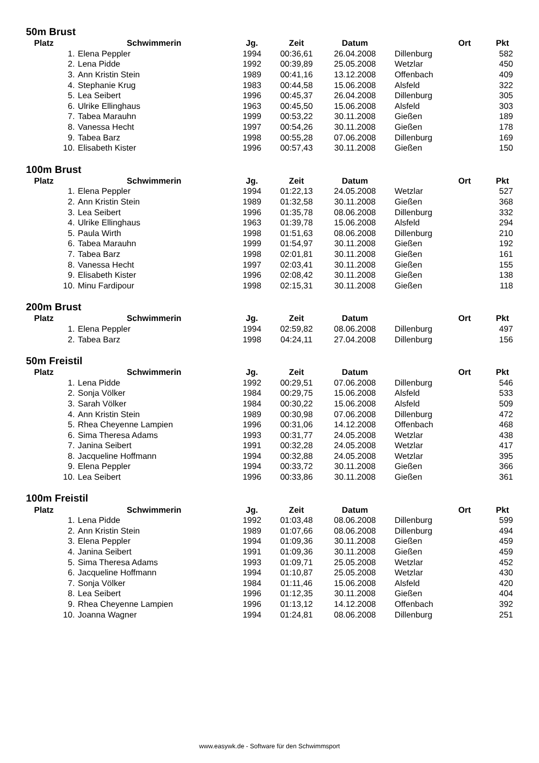50m Brust
| Platz | Schwimmerin | Jg. | Zeit | Datum | Ort | Pkt |
| --- | --- | --- | --- | --- | --- | --- |
| 1. | Elena Peppler | 1994 | 00:36,61 | 26.04.2008 | Dillenburg | 582 |
| 2. | Lena Pidde | 1992 | 00:39,89 | 25.05.2008 | Wetzlar | 450 |
| 3. | Ann Kristin Stein | 1989 | 00:41,16 | 13.12.2008 | Offenbach | 409 |
| 4. | Stephanie Krug | 1983 | 00:44,58 | 15.06.2008 | Alsfeld | 322 |
| 5. | Lea Seibert | 1996 | 00:45,37 | 26.04.2008 | Dillenburg | 305 |
| 6. | Ulrike Ellinghaus | 1963 | 00:45,50 | 15.06.2008 | Alsfeld | 303 |
| 7. | Tabea Marauhn | 1999 | 00:53,22 | 30.11.2008 | Gießen | 189 |
| 8. | Vanessa Hecht | 1997 | 00:54,26 | 30.11.2008 | Gießen | 178 |
| 9. | Tabea Barz | 1998 | 00:55,28 | 07.06.2008 | Dillenburg | 169 |
| 10. | Elisabeth Kister | 1996 | 00:57,43 | 30.11.2008 | Gießen | 150 |
100m Brust
| Platz | Schwimmerin | Jg. | Zeit | Datum | Ort | Pkt |
| --- | --- | --- | --- | --- | --- | --- |
| 1. | Elena Peppler | 1994 | 01:22,13 | 24.05.2008 | Wetzlar | 527 |
| 2. | Ann Kristin Stein | 1989 | 01:32,58 | 30.11.2008 | Gießen | 368 |
| 3. | Lea Seibert | 1996 | 01:35,78 | 08.06.2008 | Dillenburg | 332 |
| 4. | Ulrike Ellinghaus | 1963 | 01:39,78 | 15.06.2008 | Alsfeld | 294 |
| 5. | Paula Wirth | 1998 | 01:51,63 | 08.06.2008 | Dillenburg | 210 |
| 6. | Tabea Marauhn | 1999 | 01:54,97 | 30.11.2008 | Gießen | 192 |
| 7. | Tabea Barz | 1998 | 02:01,81 | 30.11.2008 | Gießen | 161 |
| 8. | Vanessa Hecht | 1997 | 02:03,41 | 30.11.2008 | Gießen | 155 |
| 9. | Elisabeth Kister | 1996 | 02:08,42 | 30.11.2008 | Gießen | 138 |
| 10. | Minu Fardipour | 1998 | 02:15,31 | 30.11.2008 | Gießen | 118 |
200m Brust
| Platz | Schwimmerin | Jg. | Zeit | Datum | Ort | Pkt |
| --- | --- | --- | --- | --- | --- | --- |
| 1. | Elena Peppler | 1994 | 02:59,82 | 08.06.2008 | Dillenburg | 497 |
| 2. | Tabea Barz | 1998 | 04:24,11 | 27.04.2008 | Dillenburg | 156 |
50m Freistil
| Platz | Schwimmerin | Jg. | Zeit | Datum | Ort | Pkt |
| --- | --- | --- | --- | --- | --- | --- |
| 1. | Lena Pidde | 1992 | 00:29,51 | 07.06.2008 | Dillenburg | 546 |
| 2. | Sonja Völker | 1984 | 00:29,75 | 15.06.2008 | Alsfeld | 533 |
| 3. | Sarah Völker | 1984 | 00:30,22 | 15.06.2008 | Alsfeld | 509 |
| 4. | Ann Kristin Stein | 1989 | 00:30,98 | 07.06.2008 | Dillenburg | 472 |
| 5. | Rhea Cheyenne Lampien | 1996 | 00:31,06 | 14.12.2008 | Offenbach | 468 |
| 6. | Sima Theresa Adams | 1993 | 00:31,77 | 24.05.2008 | Wetzlar | 438 |
| 7. | Janina Seibert | 1991 | 00:32,28 | 24.05.2008 | Wetzlar | 417 |
| 8. | Jacqueline Hoffmann | 1994 | 00:32,88 | 24.05.2008 | Wetzlar | 395 |
| 9. | Elena Peppler | 1994 | 00:33,72 | 30.11.2008 | Gießen | 366 |
| 10. | Lea Seibert | 1996 | 00:33,86 | 30.11.2008 | Gießen | 361 |
100m Freistil
| Platz | Schwimmerin | Jg. | Zeit | Datum | Ort | Pkt |
| --- | --- | --- | --- | --- | --- | --- |
| 1. | Lena Pidde | 1992 | 01:03,48 | 08.06.2008 | Dillenburg | 599 |
| 2. | Ann Kristin Stein | 1989 | 01:07,66 | 08.06.2008 | Dillenburg | 494 |
| 3. | Elena Peppler | 1994 | 01:09,36 | 30.11.2008 | Gießen | 459 |
| 4. | Janina Seibert | 1991 | 01:09,36 | 30.11.2008 | Gießen | 459 |
| 5. | Sima Theresa Adams | 1993 | 01:09,71 | 25.05.2008 | Wetzlar | 452 |
| 6. | Jacqueline Hoffmann | 1994 | 01:10,87 | 25.05.2008 | Wetzlar | 430 |
| 7. | Sonja Völker | 1984 | 01:11,46 | 15.06.2008 | Alsfeld | 420 |
| 8. | Lea Seibert | 1996 | 01:12,35 | 30.11.2008 | Gießen | 404 |
| 9. | Rhea Cheyenne Lampien | 1996 | 01:13,12 | 14.12.2008 | Offenbach | 392 |
| 10. | Joanna Wagner | 1994 | 01:24,81 | 08.06.2008 | Dillenburg | 251 |
www.easywk.de - Software für den Schwimmsport